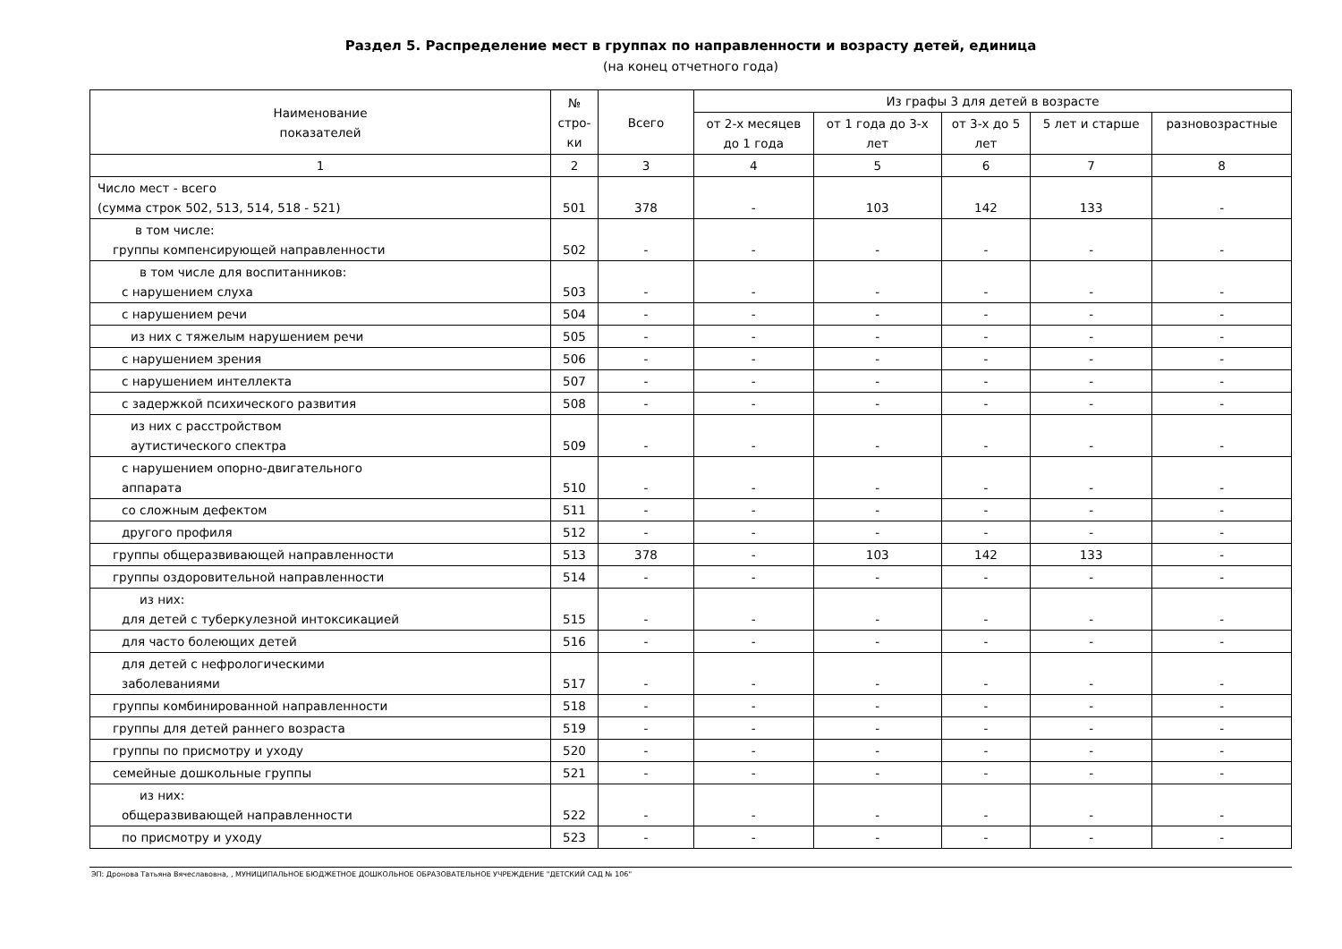Раздел 5. Распределение мест в группах по направленности и возрасту детей, единица
(на конец отчетного года)
| Наименование показателей | № стро- ки | Всего | Из графы 3 для детей в возрасте | | | | |
| --- | --- | --- | --- | --- | --- | --- | --- |
| | | | от 2-х месяцев до 1 года | от 1 года до 3-х лет | от 3-х до 5 лет | 5 лет и старше | разновозрастные |
| 1 | 2 | 3 | 4 | 5 | 6 | 7 | 8 |
| Число мест - всего (сумма строк 502, 513, 514, 518 - 521) | 501 | 378 | - | 103 | 142 | 133 | - |
| в том числе: группы компенсирующей направленности | 502 | - | - | - | - | - | - |
| в том числе для воспитанников: с нарушением слуха | 503 | - | - | - | - | - | - |
| с нарушением речи | 504 | - | - | - | - | - | - |
| из них с тяжелым нарушением речи | 505 | - | - | - | - | - | - |
| с нарушением зрения | 506 | - | - | - | - | - | - |
| с нарушением интеллекта | 507 | - | - | - | - | - | - |
| с задержкой психического развития | 508 | - | - | - | - | - | - |
| из них с расстройством аутистического спектра | 509 | - | - | - | - | - | - |
| с нарушением опорно-двигательного аппарата | 510 | - | - | - | - | - | - |
| со сложным дефектом | 511 | - | - | - | - | - | - |
| другого профиля | 512 | - | - | - | - | - | - |
| группы общеразвивающей направленности | 513 | 378 | - | 103 | 142 | 133 | - |
| группы оздоровительной направленности | 514 | - | - | - | - | - | - |
| из них: для детей с туберкулезной интоксикацией | 515 | - | - | - | - | - | - |
| для часто болеющих детей | 516 | - | - | - | - | - | - |
| для детей с нефрологическими заболеваниями | 517 | - | - | - | - | - | - |
| группы комбинированной направленности | 518 | - | - | - | - | - | - |
| группы для детей раннего возраста | 519 | - | - | - | - | - | - |
| группы по присмотру и уходу | 520 | - | - | - | - | - | - |
| семейные дошкольные группы | 521 | - | - | - | - | - | - |
| из них: общеразвивающей направленности | 522 | - | - | - | - | - | - |
| по присмотру и уходу | 523 | - | - | - | - | - | - |
ЭП: Дронова Татьяна Вячеславовна, , МУНИЦИПАЛЬНОЕ БЮДЖЕТНОЕ ДОШКОЛЬНОЕ ОБРАЗОВАТЕЛЬНОЕ УЧРЕЖДЕНИЕ "ДЕТСКИЙ САД № 106"